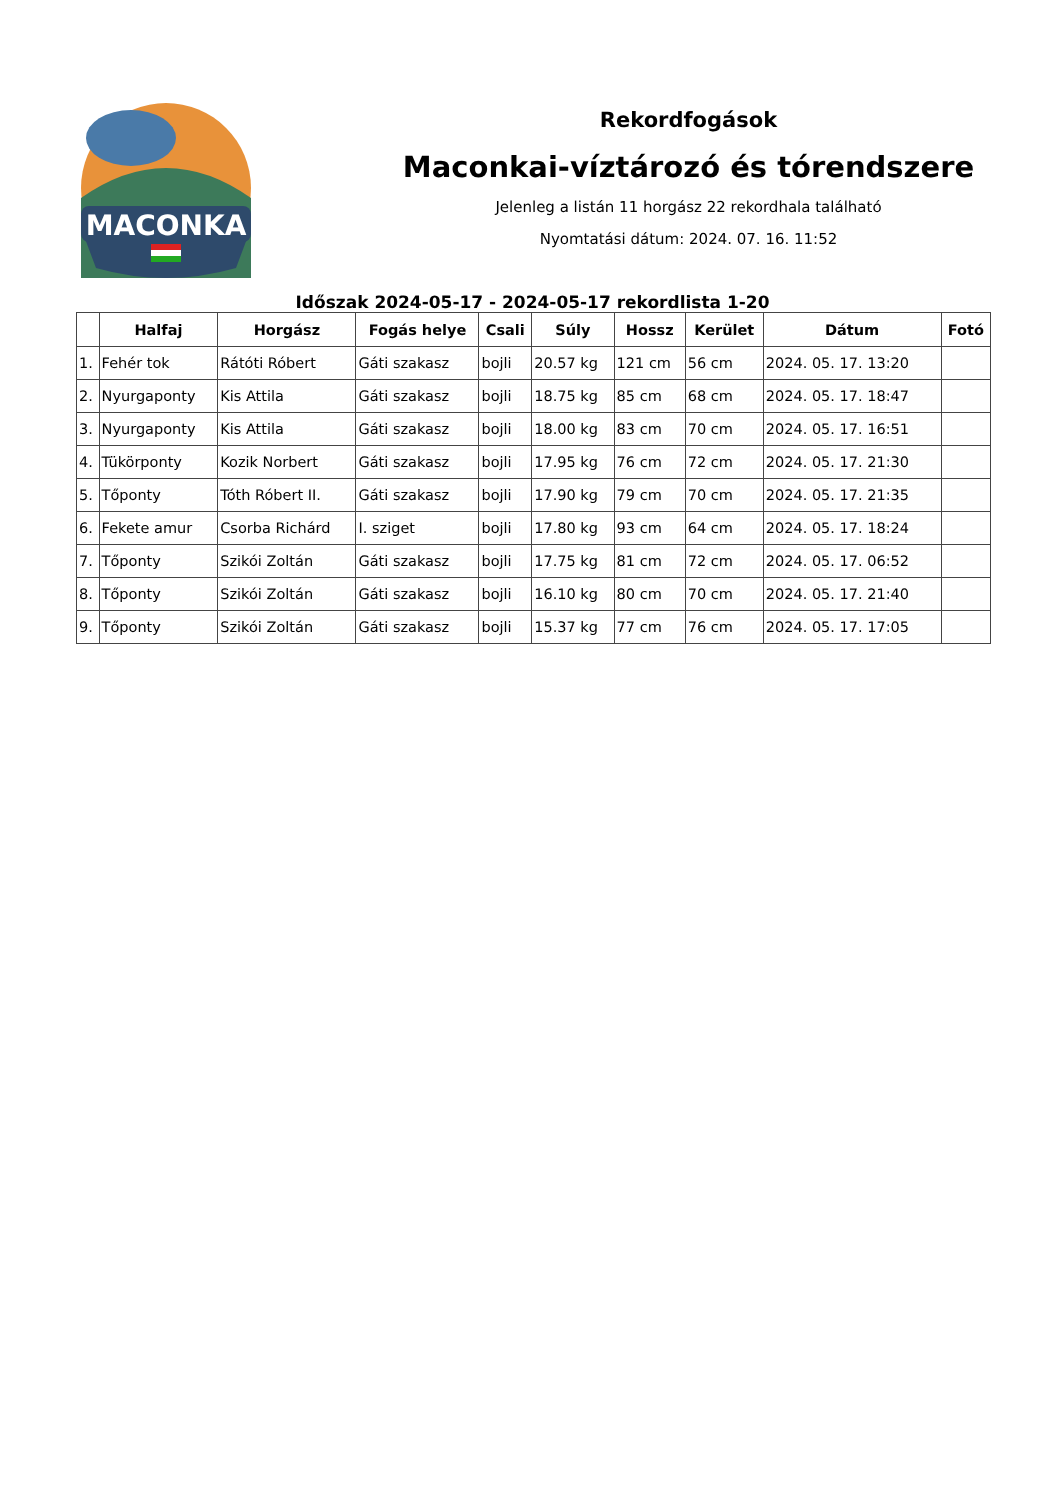MACONKA
Rekordfogások
Maconkai-víztározó és tórendszere
Jelenleg a listán 11 horgász 22 rekordhala található
Nyomtatási dátum: 2024. 07. 16. 11:52
Időszak 2024-05-17 - 2024-05-17 rekordlista 1-20
| | Halfaj | Horgász | Fogás helye | Csali | Súly | Hossz | Kerület | Dátum | Fotó |
| --- | --- | --- | --- | --- | --- | --- | --- | --- | --- |
| 1. | Fehér tok | Rátóti Róbert | Gáti szakasz | bojli | 20.57 kg | 121 cm | 56 cm | 2024. 05. 17. 13:20 | |
| 2. | Nyurgaponty | Kis Attila | Gáti szakasz | bojli | 18.75 kg | 85 cm | 68 cm | 2024. 05. 17. 18:47 | |
| 3. | Nyurgaponty | Kis Attila | Gáti szakasz | bojli | 18.00 kg | 83 cm | 70 cm | 2024. 05. 17. 16:51 | |
| 4. | Tükörponty | Kozik Norbert | Gáti szakasz | bojli | 17.95 kg | 76 cm | 72 cm | 2024. 05. 17. 21:30 | |
| 5. | Tőponty | Tóth Róbert II. | Gáti szakasz | bojli | 17.90 kg | 79 cm | 70 cm | 2024. 05. 17. 21:35 | |
| 6. | Fekete amur | Csorba Richárd | I. sziget | bojli | 17.80 kg | 93 cm | 64 cm | 2024. 05. 17. 18:24 | |
| 7. | Tőponty | Szikói Zoltán | Gáti szakasz | bojli | 17.75 kg | 81 cm | 72 cm | 2024. 05. 17. 06:52 | |
| 8. | Tőponty | Szikói Zoltán | Gáti szakasz | bojli | 16.10 kg | 80 cm | 70 cm | 2024. 05. 17. 21:40 | |
| 9. | Tőponty | Szikói Zoltán | Gáti szakasz | bojli | 15.37 kg | 77 cm | 76 cm | 2024. 05. 17. 17:05 | |